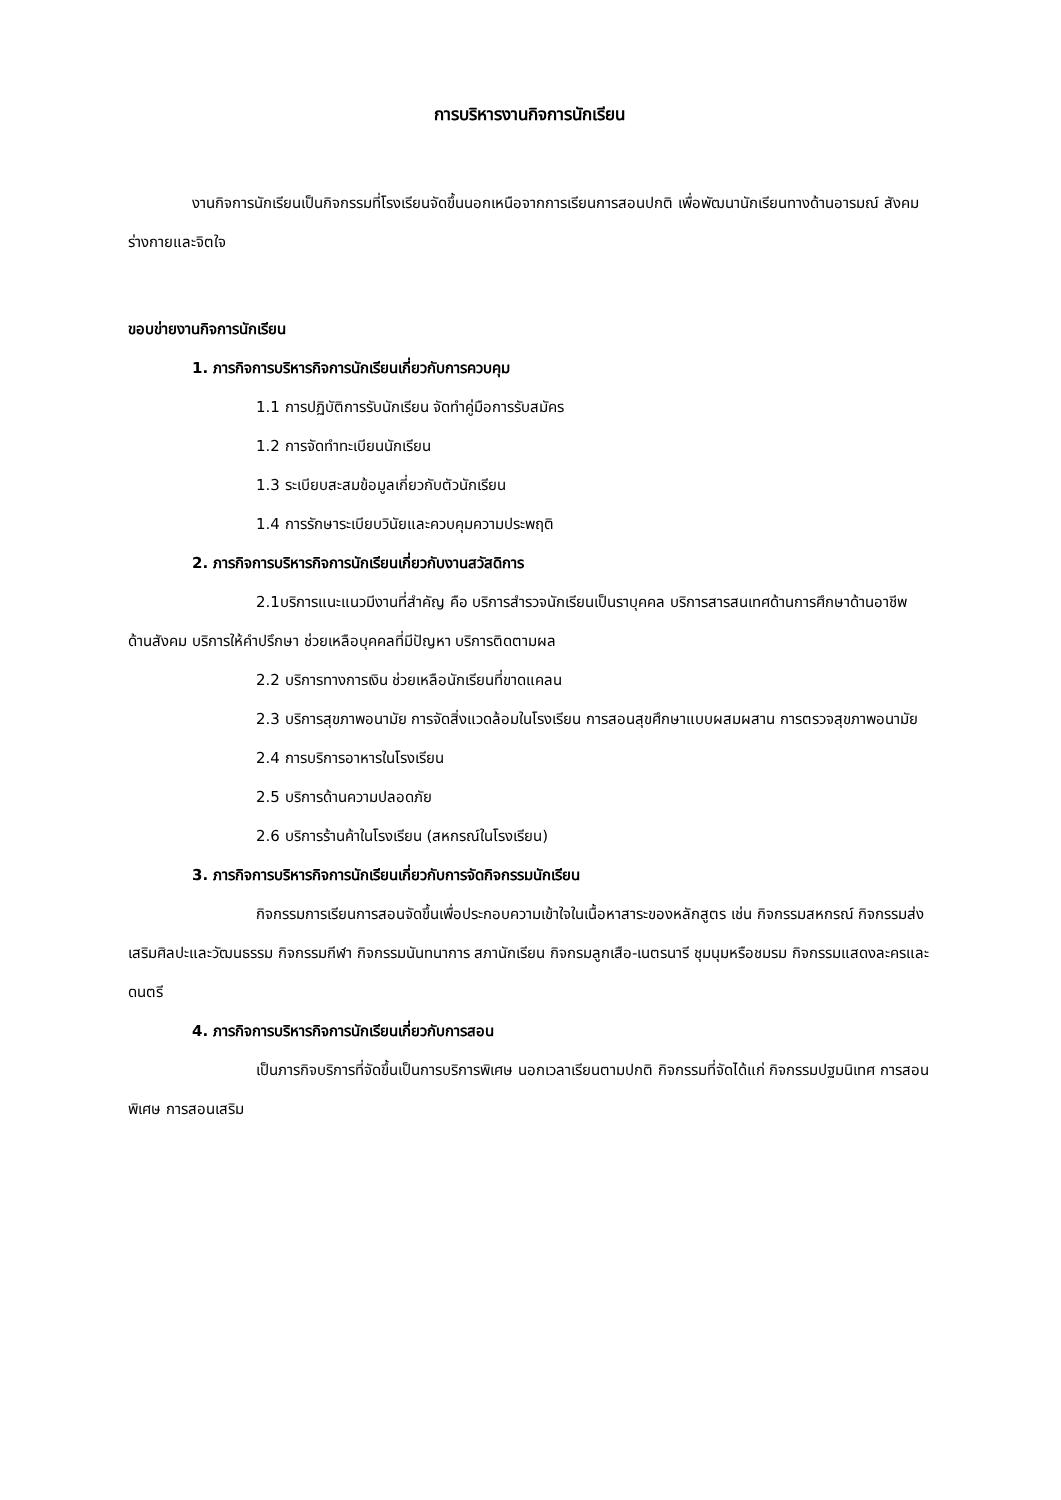การบริหารงานกิจการนักเรียน
งานกิจการนักเรียนเป็นกิจกรรมที่โรงเรียนจัดขึ้นนอกเหนือจากการเรียนการสอนปกติ เพื่อพัฒนานักเรียนทางด้านอารมณ์ สังคม ร่างกายและจิตใจ
ขอบข่ายงานกิจการนักเรียน
1. ภารกิจการบริหารกิจการนักเรียนเกี่ยวกับการควบคุม
1.1 การปฏิบัติการรับนักเรียน จัดทำคู่มือการรับสมัคร
1.2 การจัดทำทะเบียนนักเรียน
1.3 ระเบียบสะสมข้อมูลเกี่ยวกับตัวนักเรียน
1.4 การรักษาระเบียบวินัยและควบคุมความประพฤติ
2. ภารกิจการบริหารกิจการนักเรียนเกี่ยวกับงานสวัสดิการ
2.1บริการแนะแนวมีงานที่สำคัญ คือ บริการสำรวจนักเรียนเป็นราบุคคล บริการสารสนเทศด้านการศึกษาด้านอาชีพ ด้านสังคม บริการให้คำปรึกษา ช่วยเหลือบุคคลที่มีปัญหา บริการติดตามผล
2.2 บริการทางการเงิน ช่วยเหลือนักเรียนที่ขาดแคลน
2.3 บริการสุขภาพอนามัย การจัดสิ่งแวดล้อมในโรงเรียน การสอนสุขศึกษาแบบผสมผสาน การตรวจสุขภาพอนามัย
2.4 การบริการอาหารในโรงเรียน
2.5 บริการด้านความปลอดภัย
2.6 บริการร้านค้าในโรงเรียน (สหกรณ์ในโรงเรียน)
3. ภารกิจการบริหารกิจการนักเรียนเกี่ยวกับการจัดกิจกรรมนักเรียน
กิจกรรมการเรียนการสอนจัดขึ้นเพื่อประกอบความเข้าใจในเนื้อหาสาระของหลักสูตร เช่น กิจกรรมสหกรณ์ กิจกรรมส่งเสริมศิลปะและวัฒนธรรม กิจกรรมกีฬา กิจกรรมนันทนาการ สภานักเรียน กิจกรมลูกเสือ-เนตรนารี ชุมนุมหรือชมรม กิจกรรมแสดงละครและดนตรี
4. ภารกิจการบริหารกิจการนักเรียนเกี่ยวกับการสอน
เป็นภารกิจบริการที่จัดขึ้นเป็นการบริการพิเศษ นอกเวลาเรียนตามปกติ กิจกรรมที่จัดได้แก่ กิจกรรมปฐมนิเทศ การสอนพิเศษ การสอนเสริม